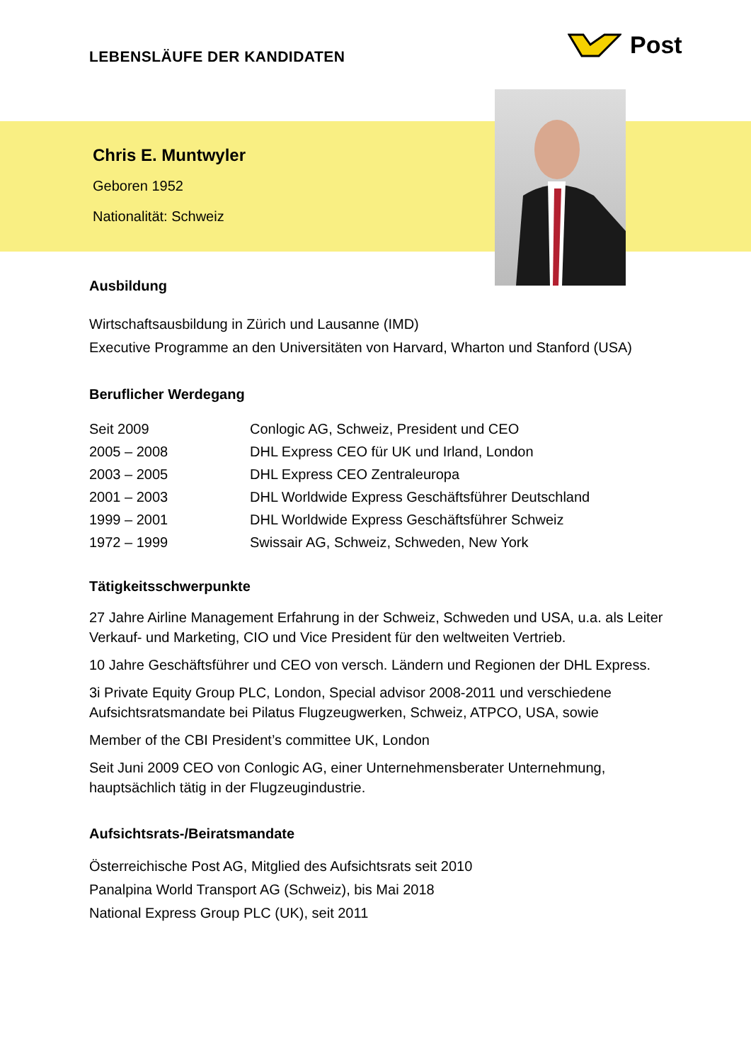LEBENSLÄUFE DER KANDIDATEN
Post
Chris E. Muntwyler
Geboren 1952
Nationalität: Schweiz
Ausbildung
Wirtschaftsausbildung in Zürich und Lausanne (IMD)
Executive Programme an den Universitäten von Harvard, Wharton und Stanford (USA)
Beruflicher Werdegang
| Seit 2009 | Conlogic AG, Schweiz, President und CEO |
| 2005 – 2008 | DHL Express CEO für UK und Irland, London |
| 2003 – 2005 | DHL Express CEO Zentraleuropa |
| 2001 – 2003 | DHL Worldwide Express Geschäftsführer Deutschland |
| 1999 – 2001 | DHL Worldwide Express Geschäftsführer Schweiz |
| 1972 – 1999 | Swissair AG, Schweiz, Schweden, New York |
Tätigkeitsschwerpunkte
27 Jahre Airline Management Erfahrung in der Schweiz, Schweden und USA, u.a. als Leiter Verkauf- und Marketing, CIO und Vice President für den weltweiten Vertrieb.
10 Jahre Geschäftsführer und CEO von versch. Ländern und Regionen der DHL Express.
3i Private Equity Group PLC, London, Special advisor 2008-2011 und verschiedene Aufsichtsratsmandate bei Pilatus Flugzeugwerken, Schweiz, ATPCO, USA, sowie
Member of the CBI President’s committee UK, London
Seit Juni 2009 CEO von Conlogic AG, einer Unternehmensberater Unternehmung, hauptsächlich tätig in der Flugzeugindustrie.
Aufsichtsrats-/Beiratsmandate
Österreichische Post AG, Mitglied des Aufsichtsrats seit 2010
Panalpina World Transport AG (Schweiz), bis Mai 2018
National Express Group PLC (UK), seit 2011